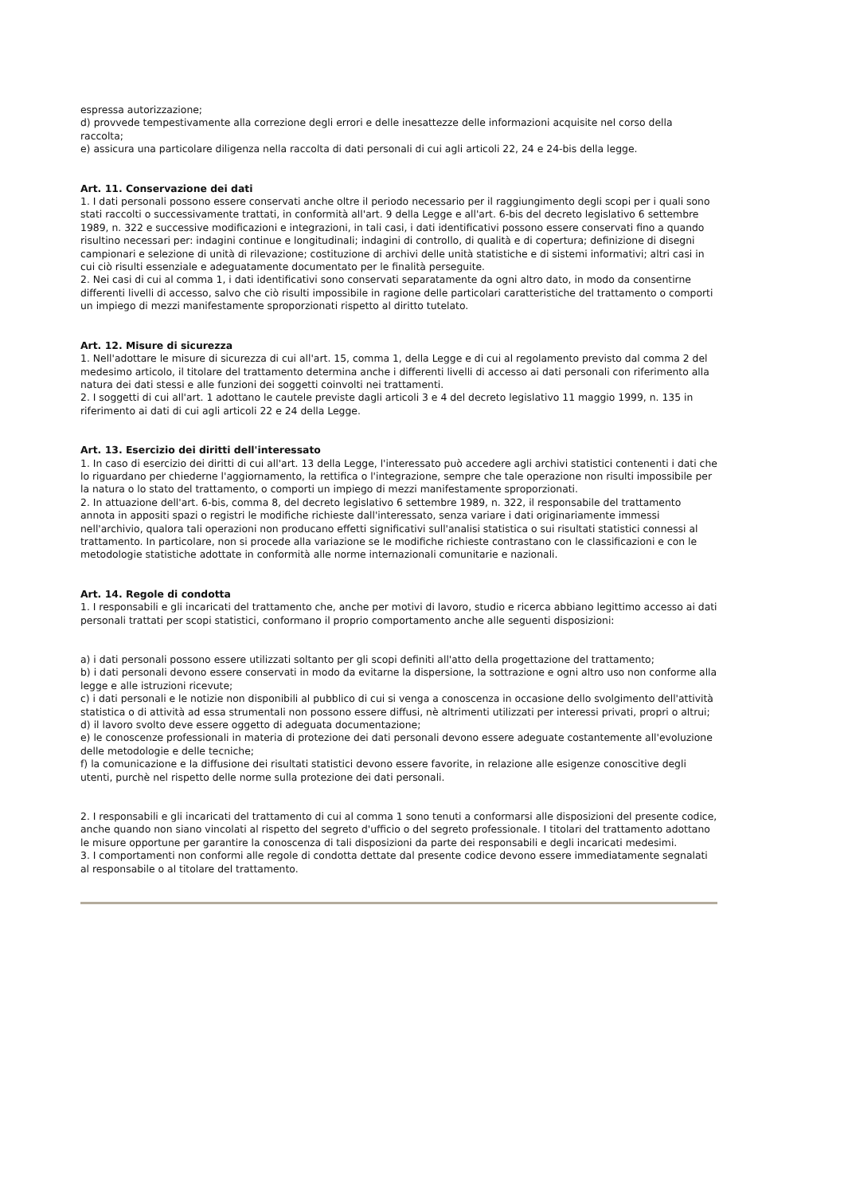espressa autorizzazione;
d) provvede tempestivamente alla correzione degli errori e delle inesattezze delle informazioni acquisite nel corso della raccolta;
e) assicura una particolare diligenza nella raccolta di dati personali di cui agli articoli 22, 24 e 24-bis della legge.
Art. 11. Conservazione dei dati
1. I dati personali possono essere conservati anche oltre il periodo necessario per il raggiungimento degli scopi per i quali sono stati raccolti o successivamente trattati, in conformità all'art. 9 della Legge e all'art. 6-bis del decreto legislativo 6 settembre 1989, n. 322 e successive modificazioni e integrazioni, in tali casi, i dati identificativi possono essere conservati fino a quando risultino necessari per: indagini continue e longitudinali; indagini di controllo, di qualità e di copertura; definizione di disegni campionari e selezione di unità di rilevazione; costituzione di archivi delle unità statistiche e di sistemi informativi; altri casi in cui ciò risulti essenziale e adeguatamente documentato per le finalità perseguite.
2. Nei casi di cui al comma 1, i dati identificativi sono conservati separatamente da ogni altro dato, in modo da consentirne differenti livelli di accesso, salvo che ciò risulti impossibile in ragione delle particolari caratteristiche del trattamento o comporti un impiego di mezzi manifestamente sproporzionati rispetto al diritto tutelato.
Art. 12. Misure di sicurezza
1. Nell'adottare le misure di sicurezza di cui all'art. 15, comma 1, della Legge e di cui al regolamento previsto dal comma 2 del medesimo articolo, il titolare del trattamento determina anche i differenti livelli di accesso ai dati personali con riferimento alla natura dei dati stessi e alle funzioni dei soggetti coinvolti nei trattamenti.
2. I soggetti di cui all'art. 1 adottano le cautele previste dagli articoli 3 e 4 del decreto legislativo 11 maggio 1999, n. 135 in riferimento ai dati di cui agli articoli 22 e 24 della Legge.
Art. 13. Esercizio dei diritti dell'interessato
1. In caso di esercizio dei diritti di cui all'art. 13 della Legge, l'interessato può accedere agli archivi statistici contenenti i dati che lo riguardano per chiederne l'aggiornamento, la rettifica o l'integrazione, sempre che tale operazione non risulti impossibile per la natura o lo stato del trattamento, o comporti un impiego di mezzi manifestamente sproporzionati.
2. In attuazione dell'art. 6-bis, comma 8, del decreto legislativo 6 settembre 1989, n. 322, il responsabile del trattamento annota in appositi spazi o registri le modifiche richieste dall'interessato, senza variare i dati originariamente immessi nell'archivio, qualora tali operazioni non producano effetti significativi sull'analisi statistica o sui risultati statistici connessi al trattamento. In particolare, non si procede alla variazione se le modifiche richieste contrastano con le classificazioni e con le metodologie statistiche adottate in conformità alle norme internazionali comunitarie e nazionali.
Art. 14. Regole di condotta
1. I responsabili e gli incaricati del trattamento che, anche per motivi di lavoro, studio e ricerca abbiano legittimo accesso ai dati personali trattati per scopi statistici, conformano il proprio comportamento anche alle seguenti disposizioni:
a) i dati personali possono essere utilizzati soltanto per gli scopi definiti all'atto della progettazione del trattamento;
b) i dati personali devono essere conservati in modo da evitarne la dispersione, la sottrazione e ogni altro uso non conforme alla legge e alle istruzioni ricevute;
c) i dati personali e le notizie non disponibili al pubblico di cui si venga a conoscenza in occasione dello svolgimento dell'attività statistica o di attività ad essa strumentali non possono essere diffusi, nè altrimenti utilizzati per interessi privati, propri o altrui;
d) il lavoro svolto deve essere oggetto di adeguata documentazione;
e) le conoscenze professionali in materia di protezione dei dati personali devono essere adeguate costantemente all'evoluzione delle metodologie e delle tecniche;
f) la comunicazione e la diffusione dei risultati statistici devono essere favorite, in relazione alle esigenze conoscitive degli utenti, purchè nel rispetto delle norme sulla protezione dei dati personali.
2. I responsabili e gli incaricati del trattamento di cui al comma 1 sono tenuti a conformarsi alle disposizioni del presente codice, anche quando non siano vincolati al rispetto del segreto d'ufficio o del segreto professionale. I titolari del trattamento adottano le misure opportune per garantire la conoscenza di tali disposizioni da parte dei responsabili e degli incaricati medesimi.
3. I comportamenti non conformi alle regole di condotta dettate dal presente codice devono essere immediatamente segnalati al responsabile o al titolare del trattamento.